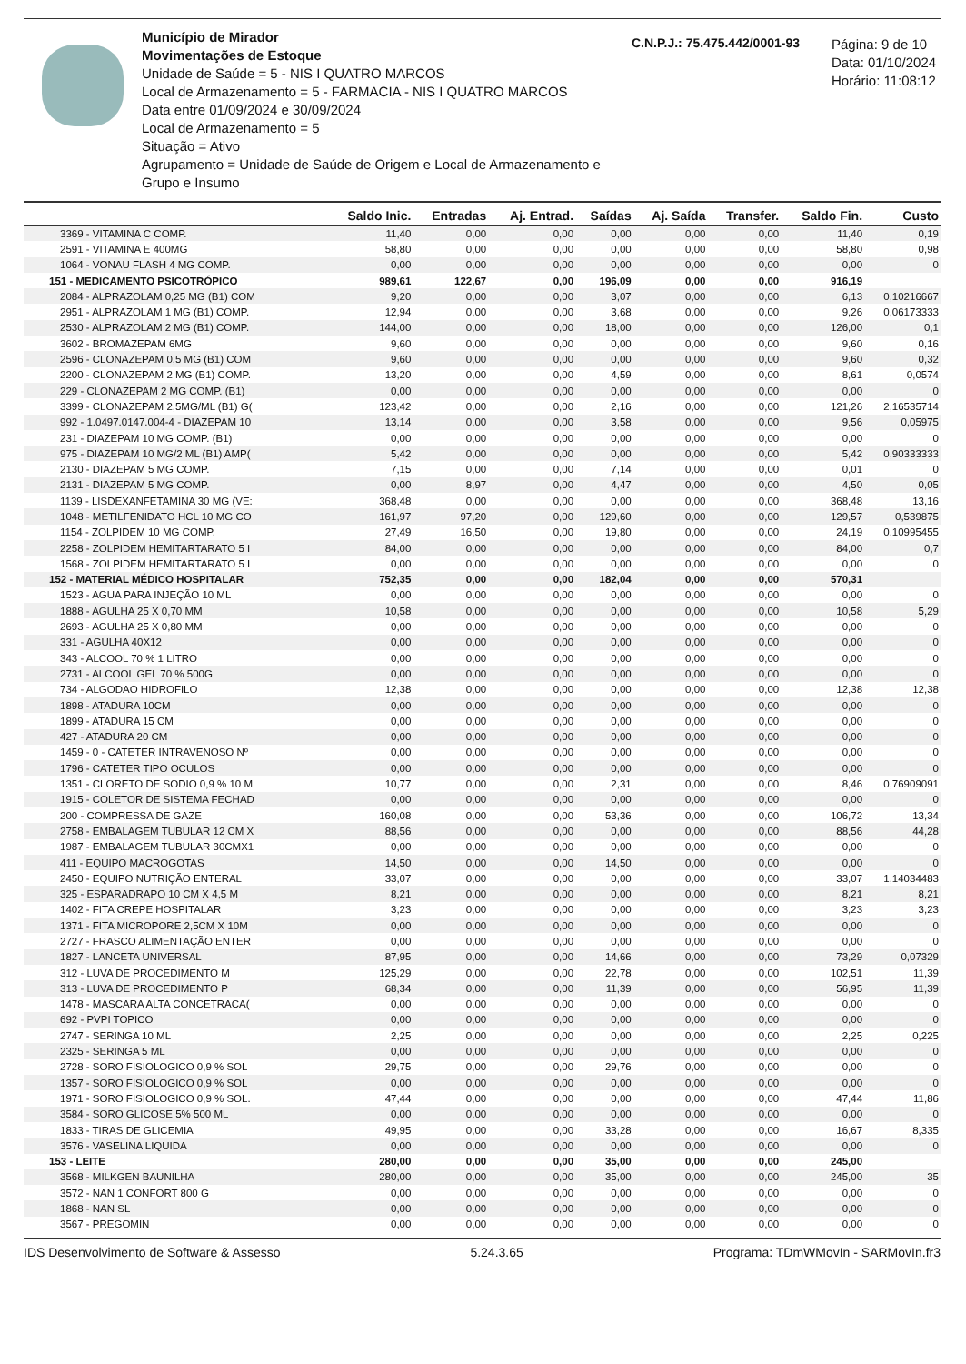Município de Mirador
Movimentações de Estoque
Unidade de Saúde = 5 - NIS I QUATRO MARCOS
Local de Armazenamento = 5 - FARMACIA - NIS I QUATRO MARCOS
Data entre 01/09/2024 e 30/09/2024
Local de Armazenamento = 5
Situação = Ativo
Agrupamento = Unidade de Saúde de Origem e Local de Armazenamento e Grupo e Insumo
C.N.P.J.: 75.475.442/0001-93
Página: 9 de 10
Data: 01/10/2024
Horário: 11:08:12
| | Saldo Inic. | Entradas | Aj. Entrad. | Saídas | Aj. Saída | Transfer. | Saldo Fin. | Custo |
| --- | --- | --- | --- | --- | --- | --- | --- | --- |
| 3369 - VITAMINA C COMP. | 11,40 | 0,00 | 0,00 | 0,00 | 0,00 | 0,00 | 11,40 | 0,19 |
| 2591 - VITAMINA E 400MG | 58,80 | 0,00 | 0,00 | 0,00 | 0,00 | 0,00 | 58,80 | 0,98 |
| 1064 - VONAU FLASH 4 MG COMP. | 0,00 | 0,00 | 0,00 | 0,00 | 0,00 | 0,00 | 0,00 | 0 |
| 151 - MEDICAMENTO PSICOTRÓPICO | 989,61 | 122,67 | 0,00 | 196,09 | 0,00 | 0,00 | 916,19 | |
| 2084 - ALPRAZOLAM 0,25 MG (B1) COM | 9,20 | 0,00 | 0,00 | 3,07 | 0,00 | 0,00 | 6,13 | 0,10216667 |
| 2951 - ALPRAZOLAM 1 MG (B1) COMP. | 12,94 | 0,00 | 0,00 | 3,68 | 0,00 | 0,00 | 9,26 | 0,06173333 |
| 2530 - ALPRAZOLAM 2 MG (B1) COMP. | 144,00 | 0,00 | 0,00 | 18,00 | 0,00 | 0,00 | 126,00 | 0,1 |
| 3602 - BROMAZEPAM 6MG | 9,60 | 0,00 | 0,00 | 0,00 | 0,00 | 0,00 | 9,60 | 0,16 |
| 2596 - CLONAZEPAM 0,5 MG (B1) COM | 9,60 | 0,00 | 0,00 | 0,00 | 0,00 | 0,00 | 9,60 | 0,32 |
| 2200 - CLONAZEPAM 2 MG (B1) COMP. | 13,20 | 0,00 | 0,00 | 4,59 | 0,00 | 0,00 | 8,61 | 0,0574 |
| 229 - CLONAZEPAM 2 MG COMP. (B1) | 0,00 | 0,00 | 0,00 | 0,00 | 0,00 | 0,00 | 0,00 | 0 |
| 3399 - CLONAZEPAM 2,5MG/ML (B1) G( | 123,42 | 0,00 | 0,00 | 2,16 | 0,00 | 0,00 | 121,26 | 2,16535714 |
| 992 - 1.0497.0147.004-4 - DIAZEPAM 10 | 13,14 | 0,00 | 0,00 | 3,58 | 0,00 | 0,00 | 9,56 | 0,05975 |
| 231 - DIAZEPAM 10 MG COMP. (B1) | 0,00 | 0,00 | 0,00 | 0,00 | 0,00 | 0,00 | 0,00 | 0 |
| 975 - DIAZEPAM 10 MG/2 ML (B1) AMP( | 5,42 | 0,00 | 0,00 | 0,00 | 0,00 | 0,00 | 5,42 | 0,90333333 |
| 2130 - DIAZEPAM 5 MG COMP. | 7,15 | 0,00 | 0,00 | 7,14 | 0,00 | 0,00 | 0,01 | 0 |
| 2131 - DIAZEPAM 5 MG COMP. | 0,00 | 8,97 | 0,00 | 4,47 | 0,00 | 0,00 | 4,50 | 0,05 |
| 1139 - LISDEXANFETAMINA 30 MG (VE: | 368,48 | 0,00 | 0,00 | 0,00 | 0,00 | 0,00 | 368,48 | 13,16 |
| 1048 - METILFENIDATO HCL 10 MG CO | 161,97 | 97,20 | 0,00 | 129,60 | 0,00 | 0,00 | 129,57 | 0,539875 |
| 1154 - ZOLPIDEM 10 MG COMP. | 27,49 | 16,50 | 0,00 | 19,80 | 0,00 | 0,00 | 24,19 | 0,10995455 |
| 2258 - ZOLPIDEM HEMITARTARATO 5 I | 84,00 | 0,00 | 0,00 | 0,00 | 0,00 | 0,00 | 84,00 | 0,7 |
| 1568 - ZOLPIDEM HEMITARTARATO 5 I | 0,00 | 0,00 | 0,00 | 0,00 | 0,00 | 0,00 | 0,00 | 0 |
| 152 - MATERIAL MÉDICO HOSPITALAR | 752,35 | 0,00 | 0,00 | 182,04 | 0,00 | 0,00 | 570,31 | |
| 1523 - AGUA PARA INJEÇÃO 10 ML | 0,00 | 0,00 | 0,00 | 0,00 | 0,00 | 0,00 | 0,00 | 0 |
| 1888 - AGULHA 25 X 0,70 MM | 10,58 | 0,00 | 0,00 | 0,00 | 0,00 | 0,00 | 10,58 | 5,29 |
| 2693 - AGULHA 25 X 0,80 MM | 0,00 | 0,00 | 0,00 | 0,00 | 0,00 | 0,00 | 0,00 | 0 |
| 331 - AGULHA 40X12 | 0,00 | 0,00 | 0,00 | 0,00 | 0,00 | 0,00 | 0,00 | 0 |
| 343 - ALCOOL 70 % 1 LITRO | 0,00 | 0,00 | 0,00 | 0,00 | 0,00 | 0,00 | 0,00 | 0 |
| 2731 - ALCOOL GEL 70 % 500G | 0,00 | 0,00 | 0,00 | 0,00 | 0,00 | 0,00 | 0,00 | 0 |
| 734 - ALGODAO HIDROFILO | 12,38 | 0,00 | 0,00 | 0,00 | 0,00 | 0,00 | 12,38 | 12,38 |
| 1898 - ATADURA 10CM | 0,00 | 0,00 | 0,00 | 0,00 | 0,00 | 0,00 | 0,00 | 0 |
| 1899 - ATADURA 15 CM | 0,00 | 0,00 | 0,00 | 0,00 | 0,00 | 0,00 | 0,00 | 0 |
| 427 - ATADURA 20 CM | 0,00 | 0,00 | 0,00 | 0,00 | 0,00 | 0,00 | 0,00 | 0 |
| 1459 - 0 - CATETER INTRAVENOSO Nº | 0,00 | 0,00 | 0,00 | 0,00 | 0,00 | 0,00 | 0,00 | 0 |
| 1796 - CATETER TIPO OCULOS | 0,00 | 0,00 | 0,00 | 0,00 | 0,00 | 0,00 | 0,00 | 0 |
| 1351 - CLORETO DE SODIO 0,9 % 10 M | 10,77 | 0,00 | 0,00 | 2,31 | 0,00 | 0,00 | 8,46 | 0,76909091 |
| 1915 - COLETOR DE SISTEMA FECHAD | 0,00 | 0,00 | 0,00 | 0,00 | 0,00 | 0,00 | 0,00 | 0 |
| 200 - COMPRESSA DE GAZE | 160,08 | 0,00 | 0,00 | 53,36 | 0,00 | 0,00 | 106,72 | 13,34 |
| 2758 - EMBALAGEM TUBULAR 12 CM X | 88,56 | 0,00 | 0,00 | 0,00 | 0,00 | 0,00 | 88,56 | 44,28 |
| 1987 - EMBALAGEM TUBULAR 30CMX1 | 0,00 | 0,00 | 0,00 | 0,00 | 0,00 | 0,00 | 0,00 | 0 |
| 411 - EQUIPO MACROGOTAS | 14,50 | 0,00 | 0,00 | 14,50 | 0,00 | 0,00 | 0,00 | 0 |
| 2450 - EQUIPO NUTRIÇÃO ENTERAL | 33,07 | 0,00 | 0,00 | 0,00 | 0,00 | 0,00 | 33,07 | 1,14034483 |
| 325 - ESPARADRAPO 10 CM X 4,5 M | 8,21 | 0,00 | 0,00 | 0,00 | 0,00 | 0,00 | 8,21 | 8,21 |
| 1402 - FITA CREPE HOSPITALAR | 3,23 | 0,00 | 0,00 | 0,00 | 0,00 | 0,00 | 3,23 | 3,23 |
| 1371 - FITA MICROPORE 2,5CM X 10M | 0,00 | 0,00 | 0,00 | 0,00 | 0,00 | 0,00 | 0,00 | 0 |
| 2727 - FRASCO ALIMENTAÇÃO ENTER | 0,00 | 0,00 | 0,00 | 0,00 | 0,00 | 0,00 | 0,00 | 0 |
| 1827 - LANCETA UNIVERSAL | 87,95 | 0,00 | 0,00 | 14,66 | 0,00 | 0,00 | 73,29 | 0,07329 |
| 312 - LUVA DE PROCEDIMENTO M | 125,29 | 0,00 | 0,00 | 22,78 | 0,00 | 0,00 | 102,51 | 11,39 |
| 313 - LUVA DE PROCEDIMENTO P | 68,34 | 0,00 | 0,00 | 11,39 | 0,00 | 0,00 | 56,95 | 11,39 |
| 1478 - MASCARA ALTA CONCETRACA( | 0,00 | 0,00 | 0,00 | 0,00 | 0,00 | 0,00 | 0,00 | 0 |
| 692 - PVPI TOPICO | 0,00 | 0,00 | 0,00 | 0,00 | 0,00 | 0,00 | 0,00 | 0 |
| 2747 - SERINGA 10 ML | 2,25 | 0,00 | 0,00 | 0,00 | 0,00 | 0,00 | 2,25 | 0,225 |
| 2325 - SERINGA 5 ML | 0,00 | 0,00 | 0,00 | 0,00 | 0,00 | 0,00 | 0,00 | 0 |
| 2728 - SORO FISIOLOGICO 0,9 % SOL | 29,75 | 0,00 | 0,00 | 29,76 | 0,00 | 0,00 | 0,00 | 0 |
| 1357 - SORO FISIOLOGICO 0,9 % SOL | 0,00 | 0,00 | 0,00 | 0,00 | 0,00 | 0,00 | 0,00 | 0 |
| 1971 - SORO FISIOLOGICO 0,9 % SOL. | 47,44 | 0,00 | 0,00 | 0,00 | 0,00 | 0,00 | 47,44 | 11,86 |
| 3584 - SORO GLICOSE 5% 500 ML | 0,00 | 0,00 | 0,00 | 0,00 | 0,00 | 0,00 | 0,00 | 0 |
| 1833 - TIRAS DE GLICEMIA | 49,95 | 0,00 | 0,00 | 33,28 | 0,00 | 0,00 | 16,67 | 8,335 |
| 3576 - VASELINA LIQUIDA | 0,00 | 0,00 | 0,00 | 0,00 | 0,00 | 0,00 | 0,00 | 0 |
| 153 - LEITE | 280,00 | 0,00 | 0,00 | 35,00 | 0,00 | 0,00 | 245,00 | |
| 3568 - MILKGEN BAUNILHA | 280,00 | 0,00 | 0,00 | 35,00 | 0,00 | 0,00 | 245,00 | 35 |
| 3572 - NAN 1 CONFORT 800 G | 0,00 | 0,00 | 0,00 | 0,00 | 0,00 | 0,00 | 0,00 | 0 |
| 1868 - NAN SL | 0,00 | 0,00 | 0,00 | 0,00 | 0,00 | 0,00 | 0,00 | 0 |
| 3567 - PREGOMIN | 0,00 | 0,00 | 0,00 | 0,00 | 0,00 | 0,00 | 0,00 | 0 |
IDS Desenvolvimento de Software & Assesso 5.24.3.65 Programa: TDmWMovIn - SARMovIn.fr3